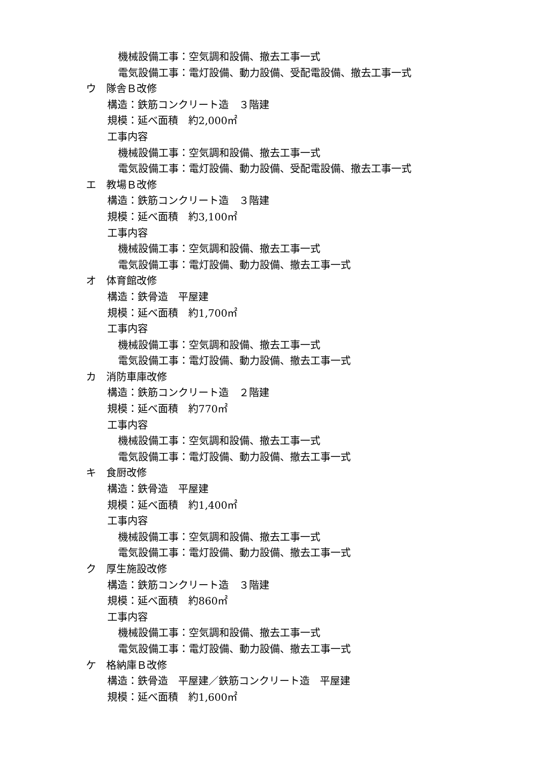機械設備工事：空気調和設備、撤去工事一式
電気設備工事：電灯設備、動力設備、受配電設備、撤去工事一式
ウ　隊舎Ｂ改修
構造：鉄筋コンクリート造　３階建
規模：延べ面積　約2,000㎡
工事内容
機械設備工事：空気調和設備、撤去工事一式
電気設備工事：電灯設備、動力設備、受配電設備、撤去工事一式
エ　教場Ｂ改修
構造：鉄筋コンクリート造　３階建
規模：延べ面積　約3,100㎡
工事内容
機械設備工事：空気調和設備、撤去工事一式
電気設備工事：電灯設備、動力設備、撤去工事一式
オ　体育館改修
構造：鉄骨造　平屋建
規模：延べ面積　約1,700㎡
工事内容
機械設備工事：空気調和設備、撤去工事一式
電気設備工事：電灯設備、動力設備、撤去工事一式
カ　消防車庫改修
構造：鉄筋コンクリート造　２階建
規模：延べ面積　約770㎡
工事内容
機械設備工事：空気調和設備、撤去工事一式
電気設備工事：電灯設備、動力設備、撤去工事一式
キ　食厨改修
構造：鉄骨造　平屋建
規模：延べ面積　約1,400㎡
工事内容
機械設備工事：空気調和設備、撤去工事一式
電気設備工事：電灯設備、動力設備、撤去工事一式
ク　厚生施設改修
構造：鉄筋コンクリート造　３階建
規模：延べ面積　約860㎡
工事内容
機械設備工事：空気調和設備、撤去工事一式
電気設備工事：電灯設備、動力設備、撤去工事一式
ケ　格納庫Ｂ改修
構造：鉄骨造　平屋建／鉄筋コンクリート造　平屋建
規模：延べ面積　約1,600㎡